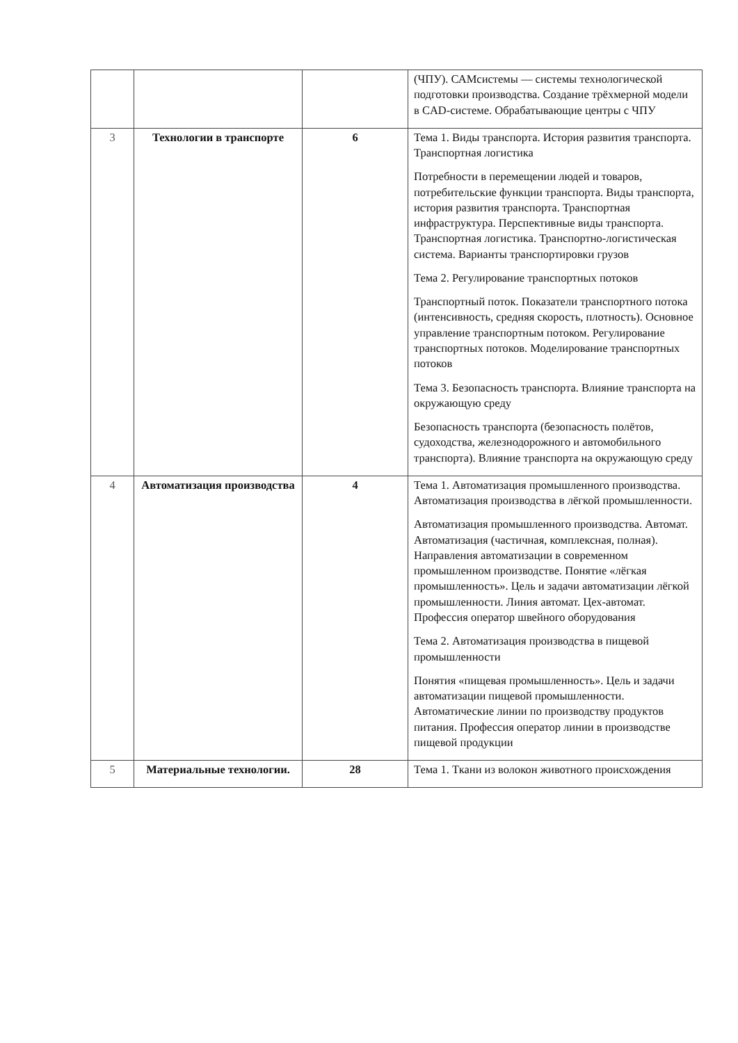| | | | (ЧПУ). САМсистемы — системы технологической подготовки производства. Создание трёхмерной модели в CAD-системе. Обрабатывающие центры с ЧПУ |
| 3 | Технологии в транспорте | 6 | Тема 1. Виды транспорта. История развития транспорта. Транспортная логистика Потребности в перемещении людей и товаров, потребительские функции транспорта. Виды транспорта, история развития транспорта. Транспортная инфраструктура. Перспективные виды транспорта. Транспортная логистика. Транспортно-логистическая система. Варианты транспортировки грузов Тема 2. Регулирование транспортных потоков Транспортный поток. Показатели транспортного потока (интенсивность, средняя скорость, плотность). Основное управление транспортным потоком. Регулирование транспортных потоков. Моделирование транспортных потоков Тема 3. Безопасность транспорта. Влияние транспорта на окружающую среду Безопасность транспорта (безопасность полётов, судоходства, железнодорожного и автомобильного транспорта). Влияние транспорта на окружающую среду |
| 4 | Автоматизация производства | 4 | Тема 1. Автоматизация промышленного производства. Автоматизация производства в лёгкой промышленности. Автоматизация промышленного производства. Автомат. Автоматизация (частичная, комплексная, полная). Направления автоматизации в современном промышленном производстве. Понятие «лёгкая промышленность». Цель и задачи автоматизации лёгкой промышленности. Линия автомат. Цех-автомат. Профессия оператор швейного оборудования Тема 2. Автоматизация производства в пищевой промышленности Понятия «пищевая промышленность». Цель и задачи автоматизации пищевой промышленности. Автоматические линии по производству продуктов питания. Профессия оператор линии в производстве пищевой продукции |
| 5 | Материальные технологии. | 28 | Тема 1. Ткани из волокон животного происхождения |